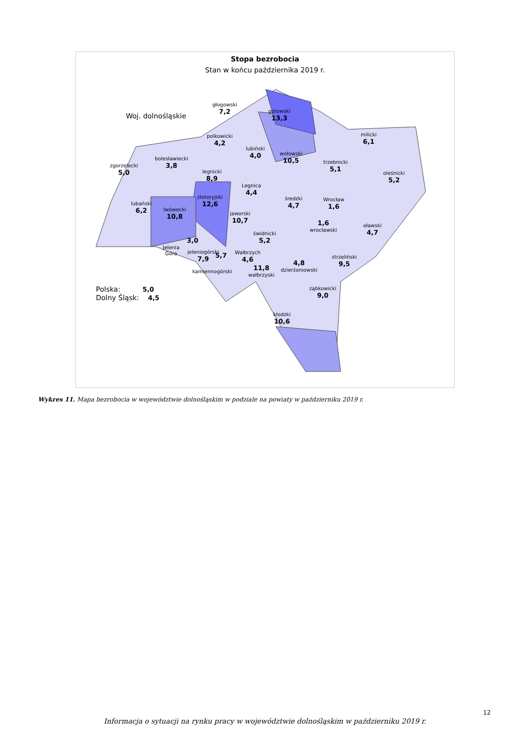Stopa bezrobocia
Stan w końcu października 2019 r.
Woj. dolnośląskie
głogowski
7,2
górowski
13,3
milicki
6,1
polkowicki
4,2
lubiński
4,0
wołowski
10,5
trzebnicki
5,1
oleśnicki
5,2
bolesławiecki
3,8
zgorzelecki
5,0
legnicki
8,9
Legnica
4,4
złotoryjski
12,6
średzki
4,7
Wrocław
1,6
lubański
6,2
lwówecki
10,8
jaworski
10,7
1,6
wrocławski
oławski
4,7
świdnicki
5,2
3,0
Jelenia
Góra
jeleniogórski
7,9
5,7 Wałbrzych
4,6
11,8
wałbrzyski
4,8
dzierżoniowski
strzeliński
9,5
kamiennogórski
ząbkowicki
9,0
kłodzki
10,6
Polska: 5,0
Dolny Śląsk: 4,5
Wykres 11. Mapa bezrobocia w województwie dolnośląskim w podziale na powiaty w październiku 2019 r.
12
Informacja o sytuacji na rynku pracy w województwie dolnośląskim w październiku 2019 r.